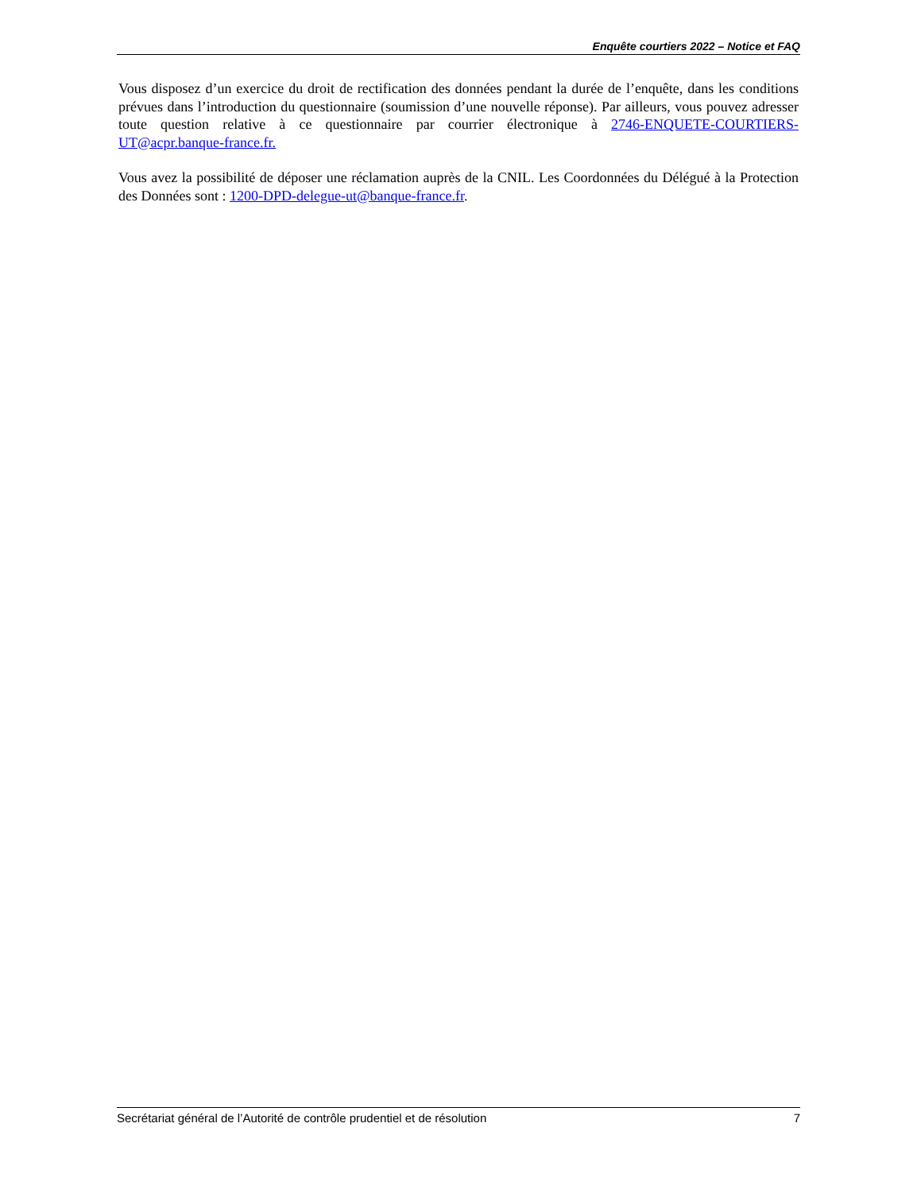Enquête courtiers 2022 – Notice et FAQ
Vous disposez d’un exercice du droit de rectification des données pendant la durée de l’enquête, dans les conditions prévues dans l’introduction du questionnaire (soumission d’une nouvelle réponse). Par ailleurs, vous pouvez adresser toute question relative à ce questionnaire par courrier électronique à 2746-ENQUETE-COURTIERS-UT@acpr.banque-france.fr.
Vous avez la possibilité de déposer une réclamation auprès de la CNIL. Les Coordonnées du Délégué à la Protection des Données sont : 1200-DPD-delegue-ut@banque-france.fr.
Secrétariat général de l’Autorité de contrôle prudentiel et de résolution 7